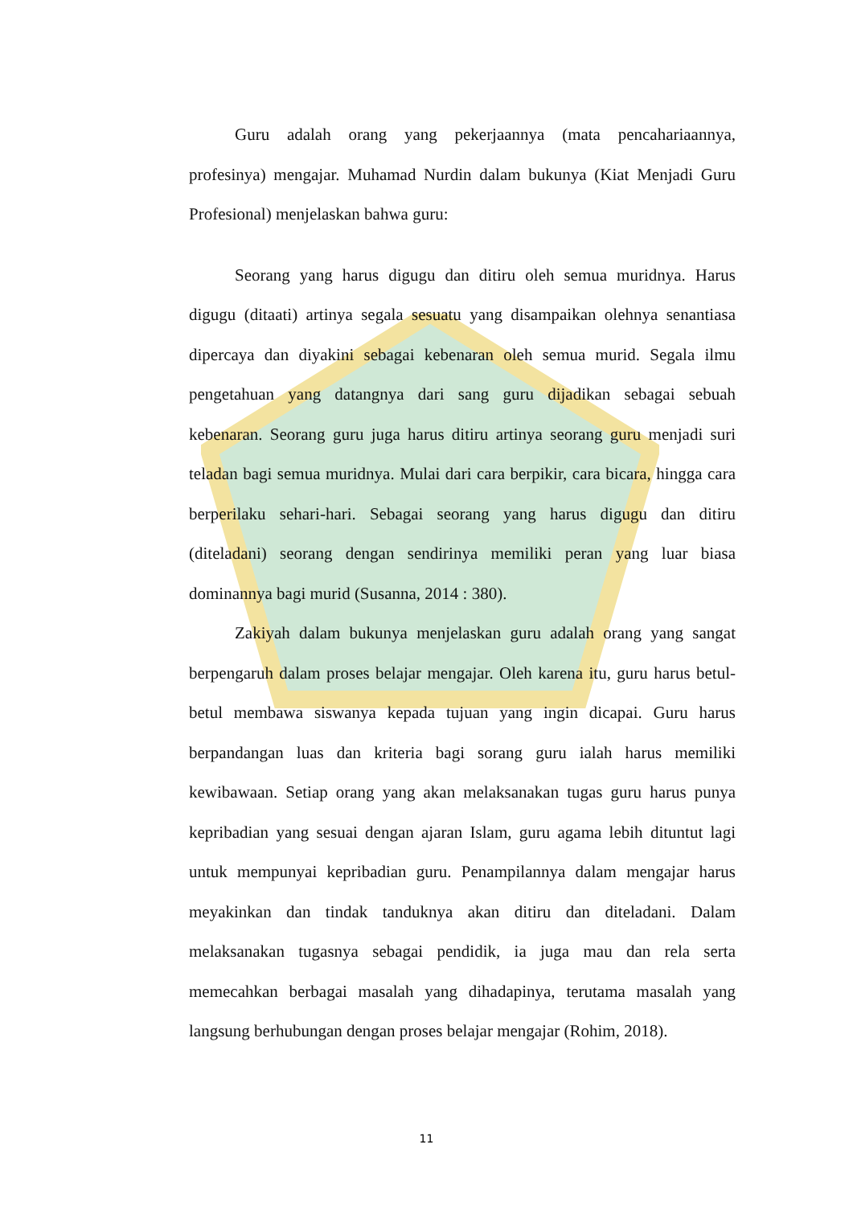Guru adalah orang yang pekerjaannya (mata pencahariaannya, profesinya) mengajar. Muhamad Nurdin dalam bukunya (Kiat Menjadi Guru Profesional) menjelaskan bahwa guru:
Seorang yang harus digugu dan ditiru oleh semua muridnya. Harus digugu (ditaati) artinya segala sesuatu yang disampaikan olehnya senantiasa dipercaya dan diyakini sebagai kebenaran oleh semua murid. Segala ilmu pengetahuan yang datangnya dari sang guru dijadikan sebagai sebuah kebenaran. Seorang guru juga harus ditiru artinya seorang guru menjadi suri teladan bagi semua muridnya. Mulai dari cara berpikir, cara bicara, hingga cara berperilaku sehari-hari. Sebagai seorang yang harus digugu dan ditiru (diteladani) seorang dengan sendirinya memiliki peran yang luar biasa dominannya bagi murid (Susanna, 2014 : 380).
Zakiyah dalam bukunya menjelaskan guru adalah orang yang sangat berpengaruh dalam proses belajar mengajar. Oleh karena itu, guru harus betul-betul membawa siswanya kepada tujuan yang ingin dicapai. Guru harus berpandangan luas dan kriteria bagi sorang guru ialah harus memiliki kewibawaan. Setiap orang yang akan melaksanakan tugas guru harus punya kepribadian yang sesuai dengan ajaran Islam, guru agama lebih dituntut lagi untuk mempunyai kepribadian guru. Penampilannya dalam mengajar harus meyakinkan dan tindak tanduknya akan ditiru dan diteladani. Dalam melaksanakan tugasnya sebagai pendidik, ia juga mau dan rela serta memecahkan berbagai masalah yang dihadapinya, terutama masalah yang langsung berhubungan dengan proses belajar mengajar (Rohim, 2018).
11